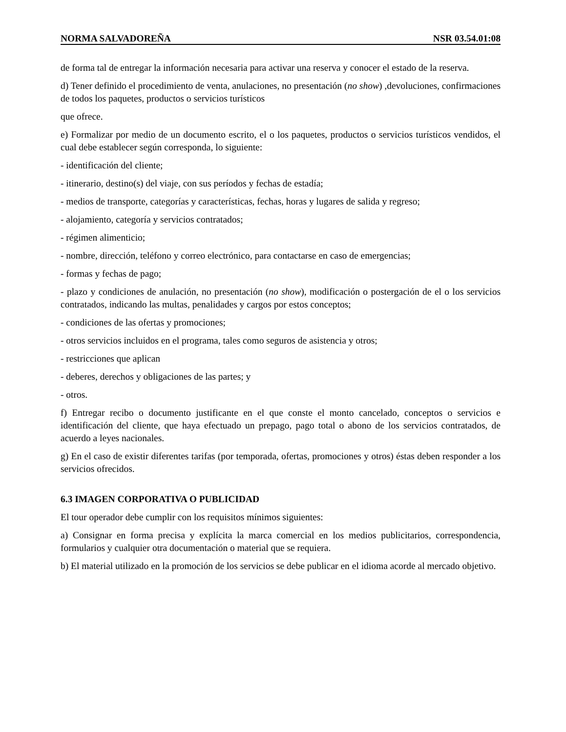NORMA SALVADOREÑA NSR 03.54.01:08
de forma tal de entregar la información necesaria para activar una reserva y conocer el estado de la reserva.
d) Tener definido el procedimiento de venta, anulaciones, no presentación (no show) ,devoluciones, confirmaciones de todos los paquetes, productos o servicios turísticos
que ofrece.
e) Formalizar por medio de un documento escrito, el o los paquetes, productos o servicios turísticos vendidos, el cual debe establecer según corresponda, lo siguiente:
- identificación del cliente;
- itinerario, destino(s) del viaje, con sus períodos y fechas de estadía;
- medios de transporte, categorías y características, fechas, horas y lugares de salida y regreso;
- alojamiento, categoría y servicios contratados;
- régimen alimenticio;
- nombre, dirección, teléfono y correo electrónico, para contactarse en caso de emergencias;
- formas y fechas de pago;
- plazo y condiciones de anulación, no presentación (no show), modificación o postergación de el o los servicios contratados, indicando las multas, penalidades y cargos por estos conceptos;
- condiciones de las ofertas y promociones;
- otros servicios incluidos en el programa, tales como seguros de asistencia y otros;
- restricciones que aplican
- deberes, derechos y obligaciones de las partes; y
- otros.
f) Entregar recibo o documento justificante en el que conste el monto cancelado, conceptos o servicios e identificación del cliente, que haya efectuado un prepago, pago total o abono de los servicios contratados, de acuerdo a leyes nacionales.
g) En el caso de existir diferentes tarifas (por temporada, ofertas, promociones y otros) éstas deben responder a los servicios ofrecidos.
6.3 IMAGEN CORPORATIVA O PUBLICIDAD
El tour operador debe cumplir con los requisitos mínimos siguientes:
a) Consignar en forma precisa y explícita la marca comercial en los medios publicitarios, correspondencia, formularios y cualquier otra documentación o material que se requiera.
b) El material utilizado en la promoción de los servicios se debe publicar en el idioma acorde al mercado objetivo.